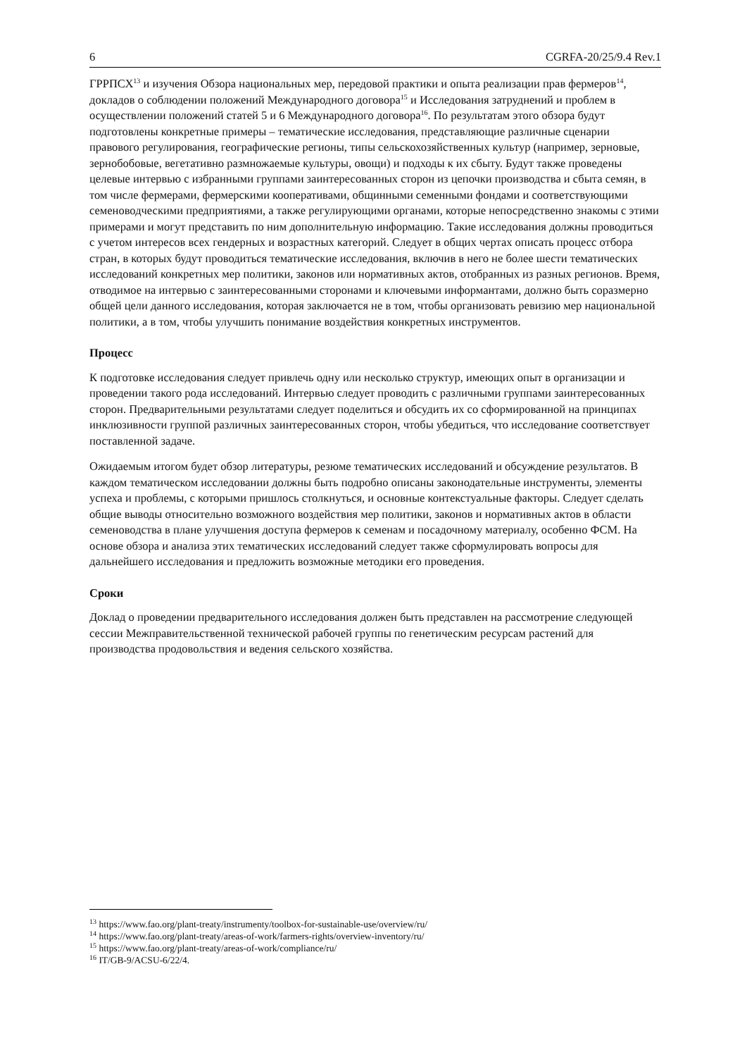6 CGRFA-20/25/9.4 Rev.1
ГРРПСХ<sup>13</sup> и изучения Обзора национальных мер, передовой практики и опыта реализации прав фермеров<sup>14</sup>, докладов о соблюдении положений Международного договора<sup>15</sup> и Исследования затруднений и проблем в осуществлении положений статей 5 и 6 Международного договора<sup>16</sup>. По результатам этого обзора будут подготовлены конкретные примеры – тематические исследования, представляющие различные сценарии правового регулирования, географические регионы, типы сельскохозяйственных культур (например, зерновые, зернобобовые, вегетативно размножаемые культуры, овощи) и подходы к их сбыту. Будут также проведены целевые интервью с избранными группами заинтересованных сторон из цепочки производства и сбыта семян, в том числе фермерами, фермерскими кооперативами, общинными семенными фондами и соответствующими семеноводческими предприятиями, а также регулирующими органами, которые непосредственно знакомы с этими примерами и могут представить по ним дополнительную информацию. Такие исследования должны проводиться с учетом интересов всех гендерных и возрастных категорий. Следует в общих чертах описать процесс отбора стран, в которых будут проводиться тематические исследования, включив в него не более шести тематических исследований конкретных мер политики, законов или нормативных актов, отобранных из разных регионов. Время, отводимое на интервью с заинтересованными сторонами и ключевыми информантами, должно быть соразмерно общей цели данного исследования, которая заключается не в том, чтобы организовать ревизию мер национальной политики, а в том, чтобы улучшить понимание воздействия конкретных инструментов.
Процесс
К подготовке исследования следует привлечь одну или несколько структур, имеющих опыт в организации и проведении такого рода исследований. Интервью следует проводить с различными группами заинтересованных сторон. Предварительными результатами следует поделиться и обсудить их со сформированной на принципах инклюзивности группой различных заинтересованных сторон, чтобы убедиться, что исследование соответствует поставленной задаче.
Ожидаемым итогом будет обзор литературы, резюме тематических исследований и обсуждение результатов. В каждом тематическом исследовании должны быть подробно описаны законодательные инструменты, элементы успеха и проблемы, с которыми пришлось столкнуться, и основные контекстуальные факторы. Следует сделать общие выводы относительно возможного воздействия мер политики, законов и нормативных актов в области семеноводства в плане улучшения доступа фермеров к семенам и посадочному материалу, особенно ФСМ. На основе обзора и анализа этих тематических исследований следует также сформулировать вопросы для дальнейшего исследования и предложить возможные методики его проведения.
Сроки
Доклад о проведении предварительного исследования должен быть представлен на рассмотрение следующей сессии Межправительственной технической рабочей группы по генетическим ресурсам растений для производства продовольствия и ведения сельского хозяйства.
<sup>13</sup> https://www.fao.org/plant-treaty/instrumenty/toolbox-for-sustainable-use/overview/ru/
<sup>14</sup> https://www.fao.org/plant-treaty/areas-of-work/farmers-rights/overview-inventory/ru/
<sup>15</sup> https://www.fao.org/plant-treaty/areas-of-work/compliance/ru/
<sup>16</sup> IT/GB-9/ACSU-6/22/4.